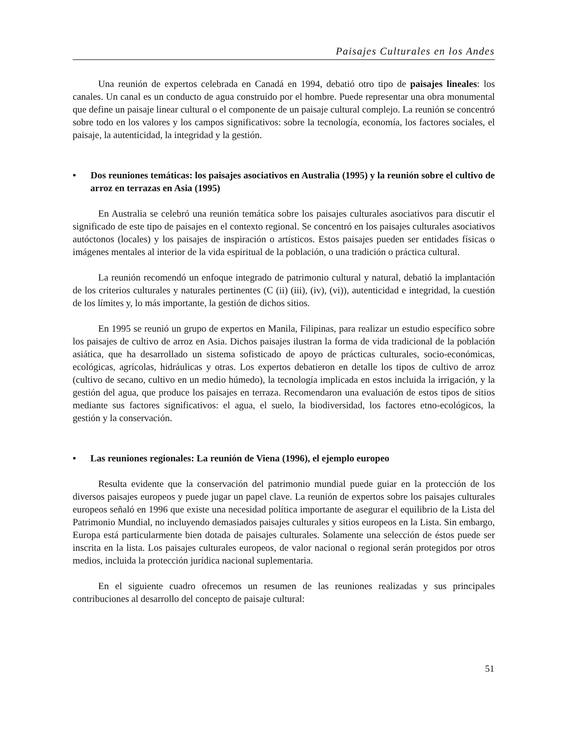Paisajes Culturales en los Andes
Una reunión de expertos celebrada en Canadá en 1994, debatió otro tipo de paisajes lineales: los canales. Un canal es un conducto de agua construido por el hombre. Puede representar una obra monumental que define un paisaje linear cultural o el componente de un paisaje cultural complejo. La reunión se concentró sobre todo en los valores y los campos significativos: sobre la tecnología, economía, los factores sociales, el paisaje, la autenticidad, la integridad y la gestión.
• Dos reuniones temáticas: los paisajes asociativos en Australia (1995) y la reunión sobre el cultivo de arroz en terrazas en Asia (1995)
En Australia se celebró una reunión temática sobre los paisajes culturales asociativos para discutir el significado de este tipo de paisajes en el contexto regional. Se concentró en los paisajes culturales asociativos autóctonos (locales) y los paisajes de inspiración o artísticos. Estos paisajes pueden ser entidades físicas o imágenes mentales al interior de la vida espiritual de la población, o una tradición o práctica cultural.
La reunión recomendó un enfoque integrado de patrimonio cultural y natural, debatió la implantación de los criterios culturales y naturales pertinentes (C (ii) (iii), (iv), (vi)), autenticidad e integridad, la cuestión de los límites y, lo más importante, la gestión de dichos sitios.
En 1995 se reunió un grupo de expertos en Manila, Filipinas, para realizar un estudio específico sobre los paisajes de cultivo de arroz en Asia. Dichos paisajes ilustran la forma de vida tradicional de la población asiática, que ha desarrollado un sistema sofisticado de apoyo de prácticas culturales, socio-económicas, ecológicas, agrícolas, hidráulicas y otras. Los expertos debatieron en detalle los tipos de cultivo de arroz (cultivo de secano, cultivo en un medio húmedo), la tecnología implicada en estos incluida la irrigación, y la gestión del agua, que produce los paisajes en terraza. Recomendaron una evaluación de estos tipos de sitios mediante sus factores significativos: el agua, el suelo, la biodiversidad, los factores etno-ecológicos, la gestión y la conservación.
• Las reuniones regionales: La reunión de Viena (1996), el ejemplo europeo
Resulta evidente que la conservación del patrimonio mundial puede guiar en la protección de los diversos paisajes europeos y puede jugar un papel clave. La reunión de expertos sobre los paisajes culturales europeos señaló en 1996 que existe una necesidad política importante de asegurar el equilibrio de la Lista del Patrimonio Mundial, no incluyendo demasiados paisajes culturales y sitios europeos en la Lista. Sin embargo, Europa está particularmente bien dotada de paisajes culturales. Solamente una selección de éstos puede ser inscrita en la lista. Los paisajes culturales europeos, de valor nacional o regional serán protegidos por otros medios, incluida la protección jurídica nacional suplementaria.
En el siguiente cuadro ofrecemos un resumen de las reuniones realizadas y sus principales contribuciones al desarrollo del concepto de paisaje cultural:
51